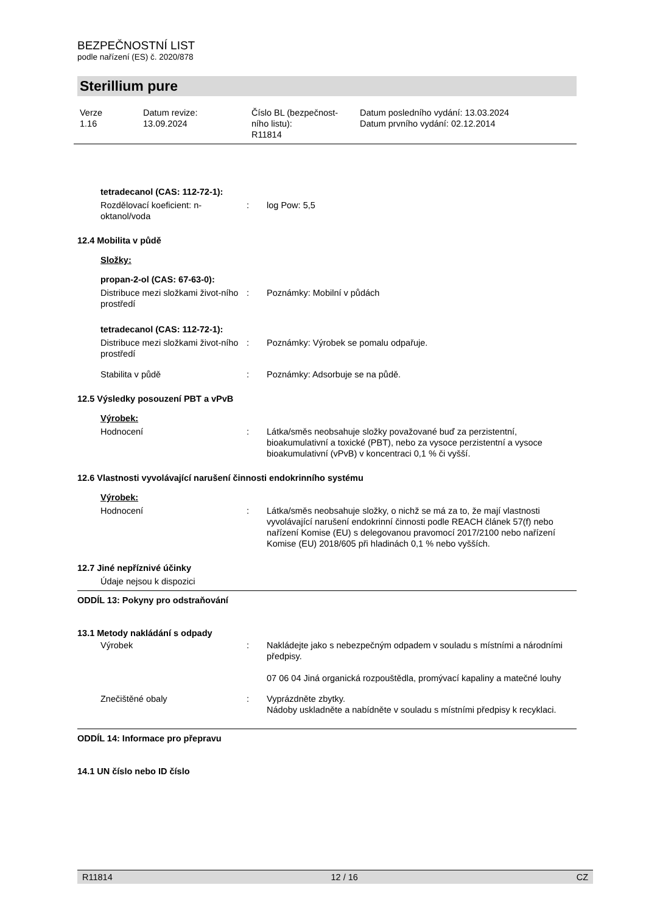BEZPEČNOSTNÍ LIST
podle nařízení (ES) č. 2020/878
Sterillium pure
Verze
1.16
Datum revize:
13.09.2024
Číslo BL (bezpečnost-
ního listu):
R11814
Datum posledního vydání: 13.03.2024
Datum prvního vydání: 02.12.2014
tetradecanol (CAS: 112-72-1):
Rozdělovací koeficient: n-oktanol/voda
: log Pow: 5,5
12.4 Mobilita v půdě
Složky:
propan-2-ol (CAS: 67-63-0):
Distribuce mezi složkami život-ního prostředí
: Poznámky: Mobilní v půdách
tetradecanol (CAS: 112-72-1):
Distribuce mezi složkami život-ního prostředí
: Poznámky: Výrobek se pomalu odpařuje.
Stabilita v půdě : Poznámky: Adsorbuje se na půdě.
12.5 Výsledky posouzení PBT a vPvB
Výrobek:
Hodnocení : Látka/směs neobsahuje složky považované buď za perzistentní, bioakumulativní a toxické (PBT), nebo za vysoce perzistentní a vysoce bioakumulativní (vPvB) v koncentraci 0,1 % či vyšší.
12.6 Vlastnosti vyvolávající narušení činnosti endokrinního systému
Výrobek:
Hodnocení : Látka/směs neobsahuje složky, o nichž se má za to, že mají vlastnosti vyvolávající narušení endokrinní činnosti podle REACH článek 57(f) nebo nařízení Komise (EU) s delegovanou pravomocí 2017/2100 nebo nařízení Komise (EU) 2018/605 při hladinách 0,1 % nebo vyšších.
12.7 Jiné nepříznivé účinky
Údaje nejsou k dispozici
ODDÍL 13: Pokyny pro odstraňování
13.1 Metody nakládání s odpady
Výrobek : Nakládejte jako s nebezpečným odpadem v souladu s místními a národními předpisy.
07 06 04 Jiná organická rozpouštědla, promývací kapaliny a matečné louhy
Znečištěné obaly : Vyprázdněte zbytky.
Nádoby uskladněte a nabídněte v souladu s místními předpisy k recyklaci.
ODDÍL 14: Informace pro přepravu
14.1 UN číslo nebo ID číslo
R11814 12 / 16 CZ